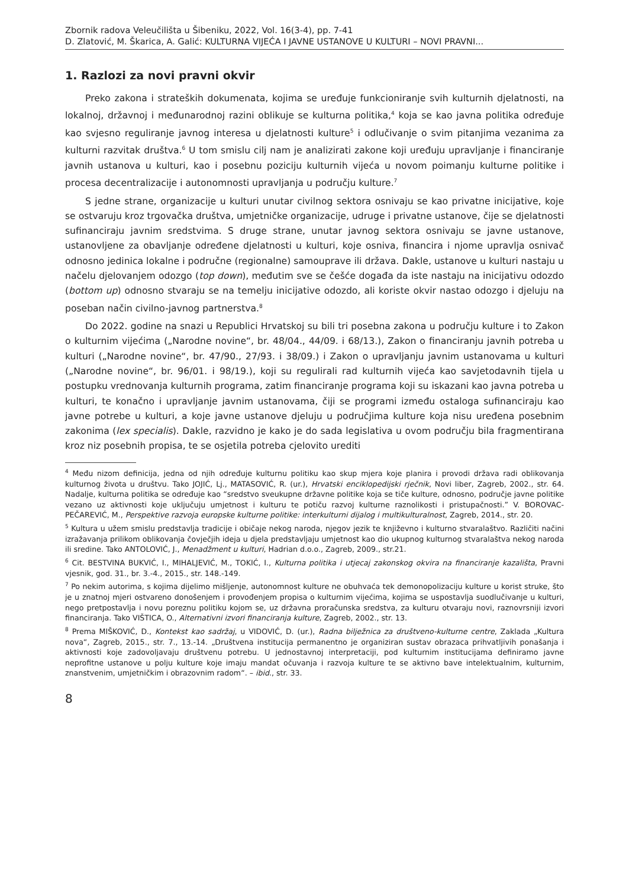Zbornik radova Veleučilišta u Šibeniku, 2022, Vol. 16(3-4), pp. 7-41
D. Zlatović, M. Škarica, A. Galić: KULTURNA VIJEĆA I JAVNE USTANOVE U KULTURI – NOVI PRAVNI...
1. Razlozi za novi pravni okvir
Preko zakona i strateških dokumenata, kojima se uređuje funkcioniranje svih kulturnih djelatnosti, na lokalnoj, državnoj i međunarodnoj razini oblikuje se kulturna politika,<sup>4</sup> koja se kao javna politika određuje kao svjesno reguliranje javnog interesa u djelatnosti kulture<sup>5</sup> i odlučivanje o svim pitanjima vezanima za kulturni razvitak društva.<sup>6</sup> U tom smislu cilj nam je analizirati zakone koji uređuju upravljanje i financiranje javnih ustanova u kulturi, kao i posebnu poziciju kulturnih vijeća u novom poimanju kulturne politike i procesa decentralizacije i autonomnosti upravljanja u području kulture.<sup>7</sup>
S jedne strane, organizacije u kulturi unutar civilnog sektora osnivaju se kao privatne inicijative, koje se ostvaruju kroz trgovačka društva, umjetničke organizacije, udruge i privatne ustanove, čije se djelatnosti sufinanciraju javnim sredstvima. S druge strane, unutar javnog sektora osnivaju se javne ustanove, ustanovljene za obavljanje određene djelatnosti u kulturi, koje osniva, financira i njome upravlja osnivač odnosno jedinica lokalne i područne (regionalne) samouprave ili država. Dakle, ustanove u kulturi nastaju u načelu djelovanjem odozgo (top down), međutim sve se češće događa da iste nastaju na inicijativu odozdo (bottom up) odnosno stvaraju se na temelju inicijative odozdo, ali koriste okvir nastao odozgo i djeluju na poseban način civilno-javnog partnerstva.<sup>8</sup>
Do 2022. godine na snazi u Republici Hrvatskoj su bili tri posebna zakona u području kulture i to Zakon o kulturnim vijećima („Narodne novine“, br. 48/04., 44/09. i 68/13.), Zakon o financiranju javnih potreba u kulturi („Narodne novine“, br. 47/90., 27/93. i 38/09.) i Zakon o upravljanju javnim ustanovama u kulturi („Narodne novine“, br. 96/01. i 98/19.), koji su regulirali rad kulturnih vijeća kao savjetodavnih tijela u postupku vrednovanja kulturnih programa, zatim financiranje programa koji su iskazani kao javna potreba u kulturi, te konačno i upravljanje javnim ustanovama, čiji se programi između ostaloga sufinanciraju kao javne potrebe u kulturi, a koje javne ustanove djeluju u područjima kulture koja nisu uređena posebnim zakonima (lex specialis). Dakle, razvidno je kako je do sada legislativa u ovom području bila fragmentirana kroz niz posebnih propisa, te se osjetila potreba cjelovito urediti
<sup>4</sup> Među nizom definicija, jedna od njih određuje kulturnu politiku kao skup mjera koje planira i provodi država radi oblikovanja kulturnog života u društvu. Tako JOJIĆ, Lj., MATASOVIĆ, R. (ur.), Hrvatski enciklopedijski rječnik, Novi liber, Zagreb, 2002., str. 64. Nadalje, kulturna politika se određuje kao “sredstvo sveukupne državne politike koja se tiče kulture, odnosno, područje javne politike vezano uz aktivnosti koje uključuju umjetnost i kulturu te potiču razvoj kulturne raznolikosti i pristupačnosti.” V. BOROVAC-PEČAREVIĆ, M., Perspektive razvoja europske kulturne politike: interkulturni dijalog i multikulturalnost, Zagreb, 2014., str. 20.
<sup>5</sup> Kultura u užem smislu predstavlja tradicije i običaje nekog naroda, njegov jezik te književno i kulturno stvaralaštvo. Različiti načini izražavanja prilikom oblikovanja čovječjih ideja u djela predstavljaju umjetnost kao dio ukupnog kulturnog stvaralaštva nekog naroda ili sredine. Tako ANTOLOVIĆ, J., Menadžment u kulturi, Hadrian d.o.o., Zagreb, 2009., str.21.
<sup>6</sup> Cit. BESTVINA BUKVIĆ, I., MIHALJEVIĆ, M., TOKIĆ, I., Kulturna politika i utjecaj zakonskog okvira na financiranje kazališta, Pravni vjesnik, god. 31., br. 3.-4., 2015., str. 148.-149.
<sup>7</sup> Po nekim autorima, s kojima dijelimo mišljenje, autonomnost kulture ne obuhvaća tek demonopolizaciju kulture u korist struke, što je u znatnoj mjeri ostvareno donošenjem i provođenjem propisa o kulturnim vijećima, kojima se uspostavlja suodlučivanje u kulturi, nego pretpostavlja i novu poreznu politiku kojom se, uz državna proračunska sredstva, za kulturu otvaraju novi, raznovrsniji izvori financiranja. Tako VIŠTICA, O., Alternativni izvori financiranja kulture, Zagreb, 2002., str. 13.
<sup>8</sup> Prema MIŠKOVIĆ, D., Kontekst kao sadržaj, u VIDOVIĆ, D. (ur.), Radna bilježnica za društveno-kulturne centre, Zaklada „Kultura nova“, Zagreb, 2015., str. 7., 13.-14. „Društvena institucija permanentno je organiziran sustav obrazaca prihvatljivih ponašanja i aktivnosti koje zadovoljavaju društvenu potrebu. U jednostavnoj interpretaciji, pod kulturnim institucijama definiramo javne neprofitne ustanove u polju kulture koje imaju mandat očuvanja i razvoja kulture te se aktivno bave intelektualnim, kulturnim, znanstvenim, umjetničkim i obrazovnim radom“. – ibid., str. 33.
8